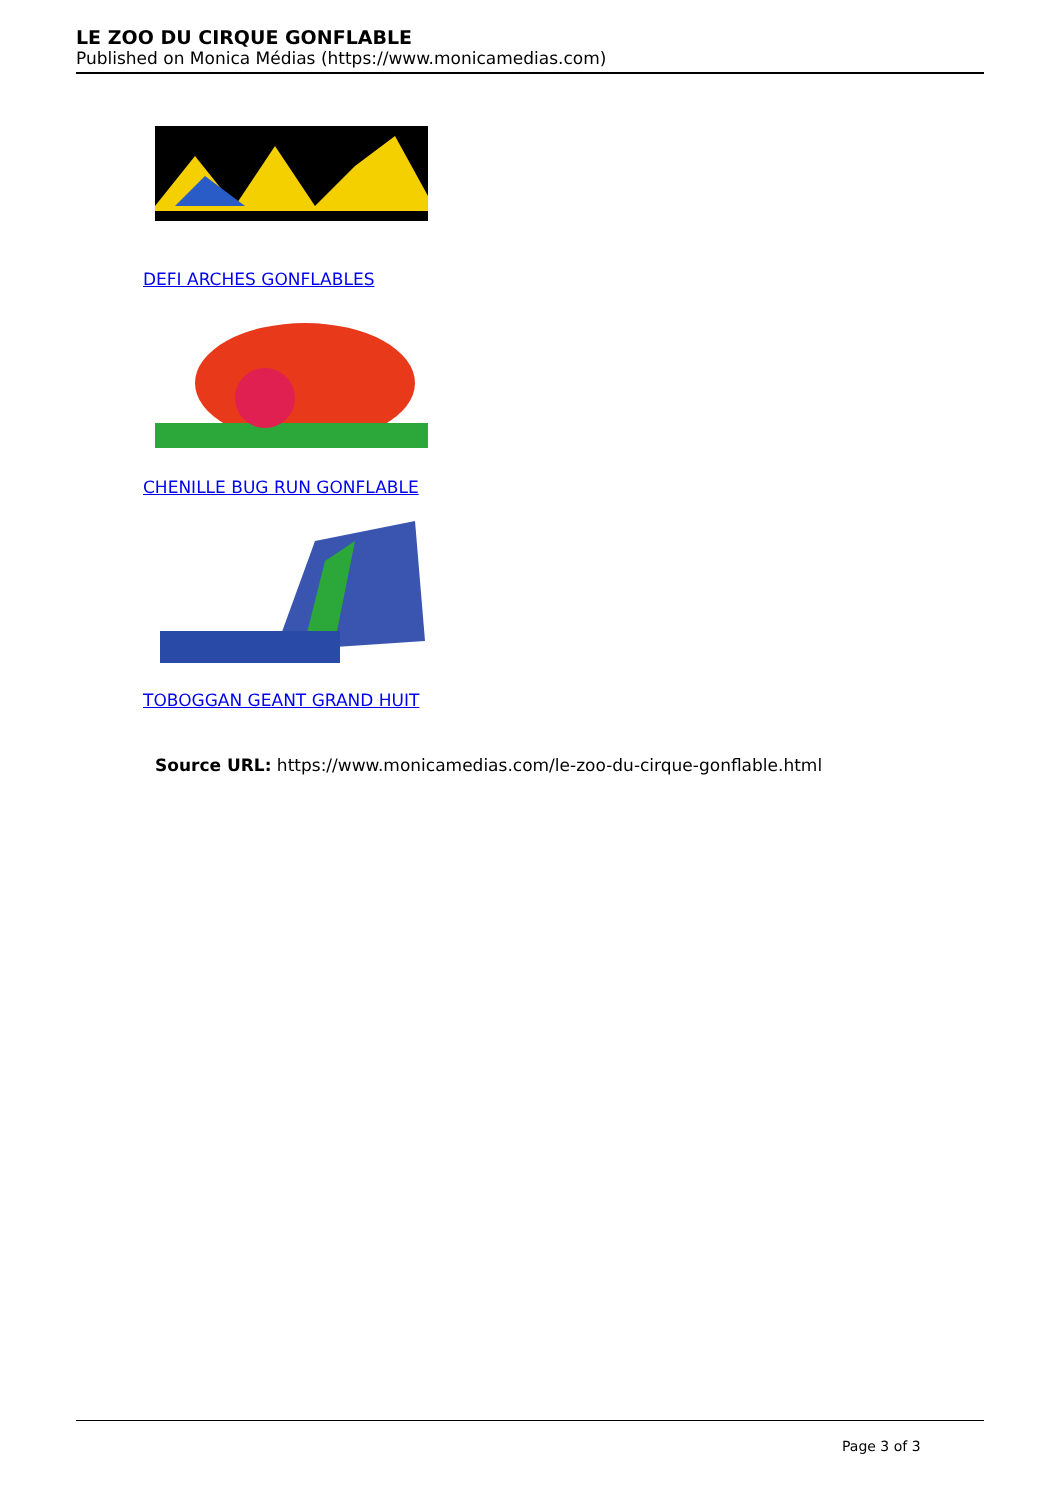LE ZOO DU CIRQUE GONFLABLE
Published on Monica Médias (https://www.monicamedias.com)
DEFI ARCHES GONFLABLES
CHENILLE BUG RUN GONFLABLE
TOBOGGAN GEANT GRAND HUIT
Source URL: https://www.monicamedias.com/le-zoo-du-cirque-gonflable.html
Page 3 of 3